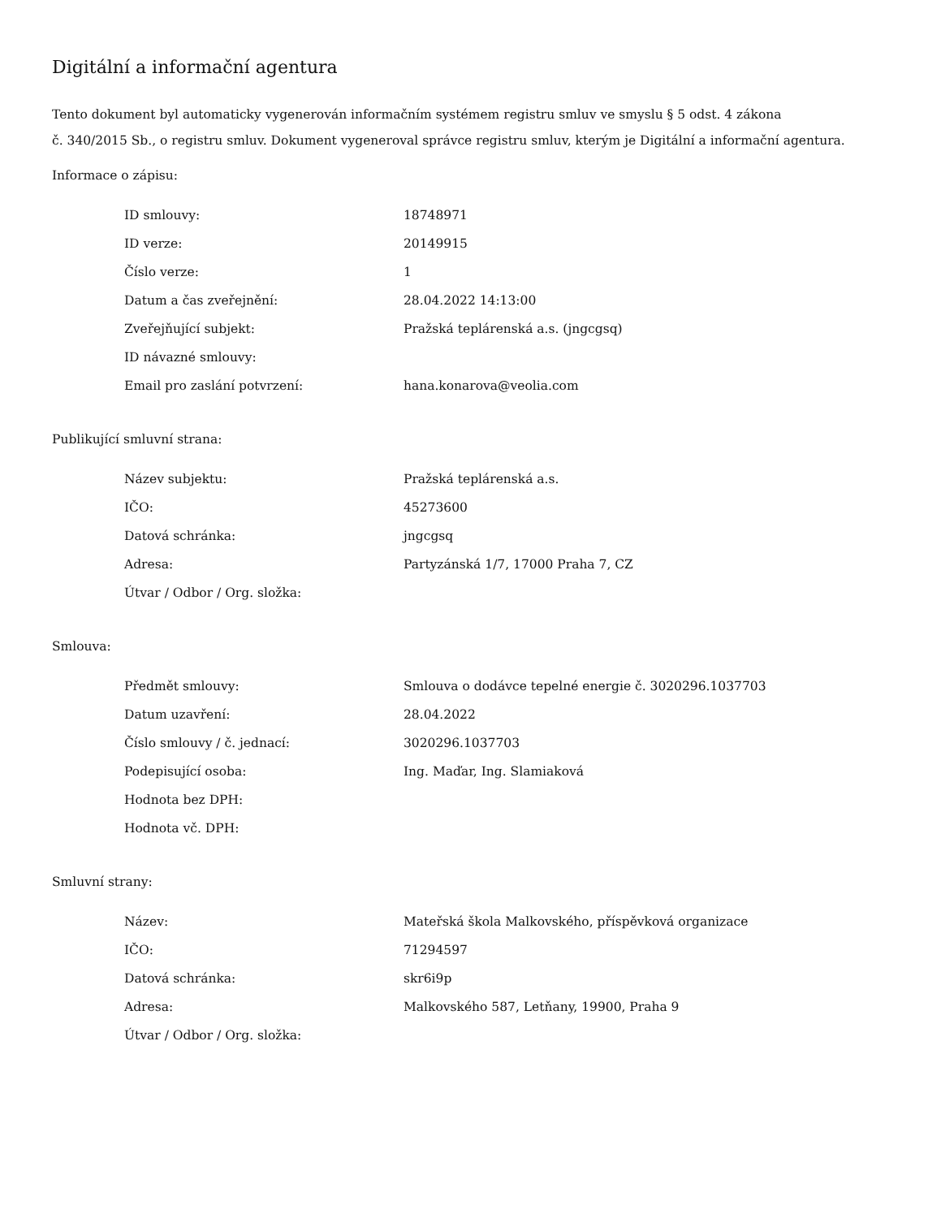Digitální a informační agentura
Tento dokument byl automaticky vygenerován informačním systémem registru smluv ve smyslu § 5 odst. 4 zákona
č. 340/2015 Sb., o registru smluv. Dokument vygeneroval správce registru smluv, kterým je Digitální a informační agentura.
Informace o zápisu:
| ID smlouvy: | 18748971 |
| ID verze: | 20149915 |
| Číslo verze: | 1 |
| Datum a čas zveřejnění: | 28.04.2022 14:13:00 |
| Zveřejňující subjekt: | Pražská teplárenská a.s. (jngcgsq) |
| ID návazné smlouvy: | |
| Email pro zaslání potvrzení: | hana.konarova@veolia.com |
Publikující smluvní strana:
| Název subjektu: | Pražská teplárenská a.s. |
| IČO: | 45273600 |
| Datová schránka: | jngcgsq |
| Adresa: | Partyzánská 1/7, 17000 Praha 7, CZ |
| Útvar / Odbor / Org. složka: | |
Smlouva:
| Předmět smlouvy: | Smlouva o dodávce tepelné energie č. 3020296.1037703 |
| Datum uzavření: | 28.04.2022 |
| Číslo smlouvy / č. jednací: | 3020296.1037703 |
| Podepisující osoba: | Ing. Maďar, Ing. Slamiaková |
| Hodnota bez DPH: | |
| Hodnota vč. DPH: | |
Smluvní strany:
| Název: | Mateřská škola Malkovského, příspěvková organizace |
| IČO: | 71294597 |
| Datová schránka: | skr6i9p |
| Adresa: | Malkovského 587, Letňany, 19900, Praha 9 |
| Útvar / Odbor / Org. složka: | |